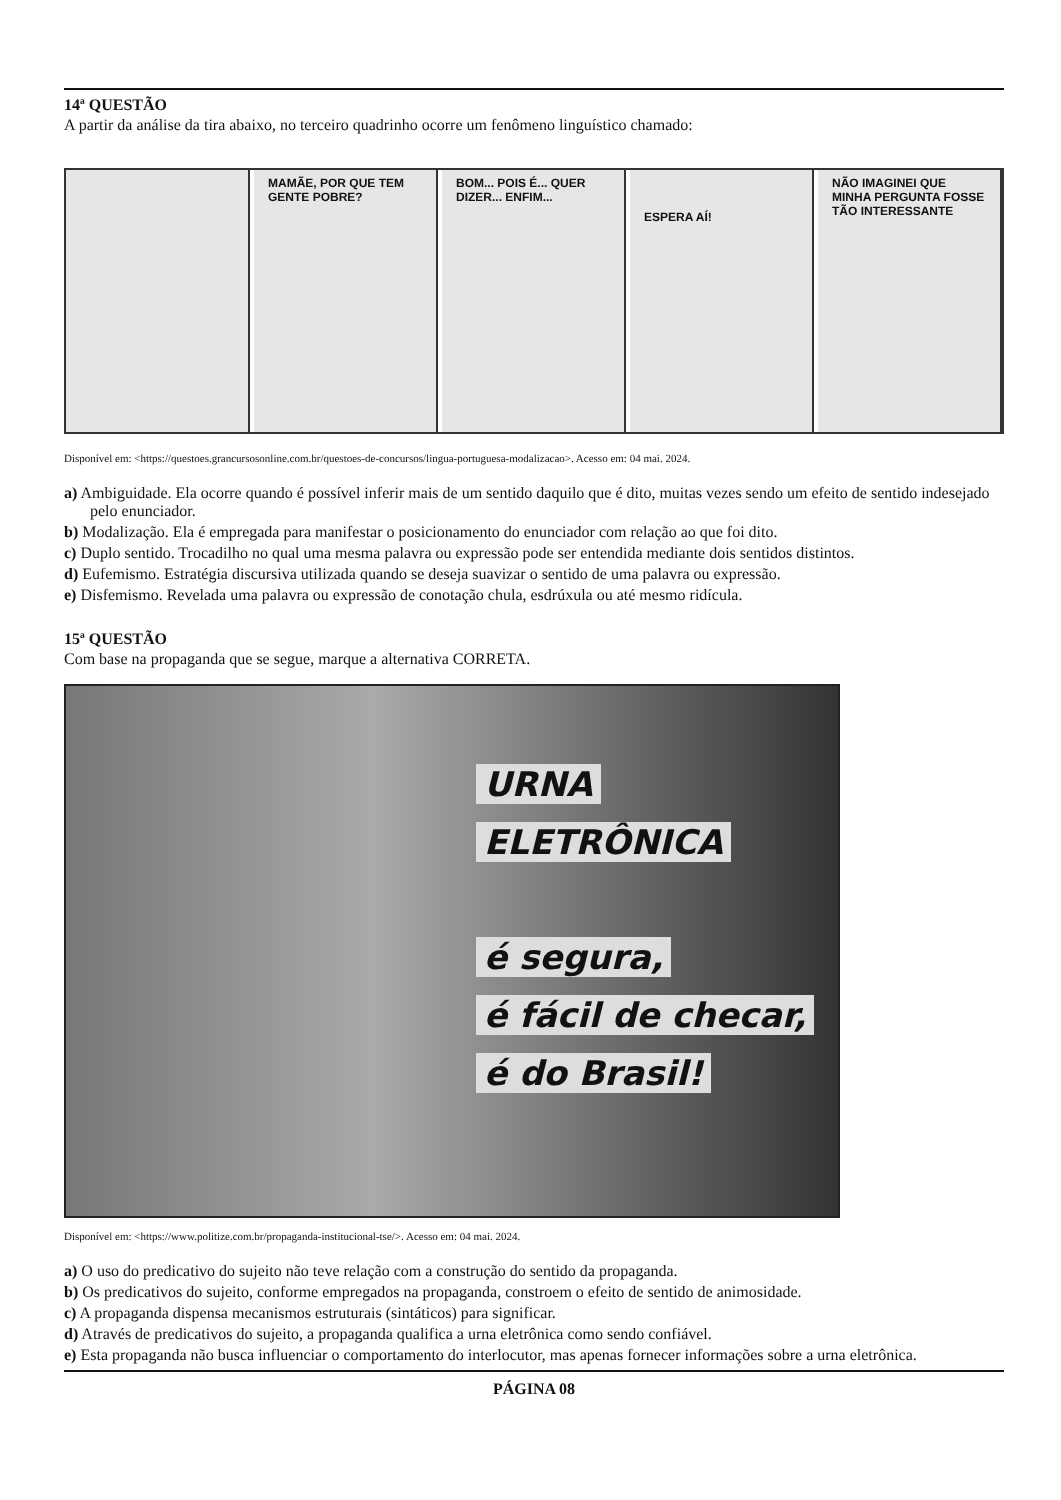14ª QUESTÃO
A partir da análise da tira abaixo, no terceiro quadrinho ocorre um fenômeno linguístico chamado:
MAMÃE, POR QUE TEM GENTE POBRE?
BOM... POIS É... QUER DIZER... ENFIM...
ESPERA AÍ!
NÃO IMAGINEI QUE MINHA PERGUNTA FOSSE TÃO INTERESSANTE
Disponível em: <https://questoes.grancursosonline.com.br/questoes-de-concursos/lingua-portuguesa-modalizacao>. Acesso em: 04 mai. 2024.
a) Ambiguidade. Ela ocorre quando é possível inferir mais de um sentido daquilo que é dito, muitas vezes sendo um efeito de sentido indesejado pelo enunciador.
b) Modalização. Ela é empregada para manifestar o posicionamento do enunciador com relação ao que foi dito.
c) Duplo sentido. Trocadilho no qual uma mesma palavra ou expressão pode ser entendida mediante dois sentidos distintos.
d) Eufemismo. Estratégia discursiva utilizada quando se deseja suavizar o sentido de uma palavra ou expressão.
e) Disfemismo. Revelada uma palavra ou expressão de conotação chula, esdrúxula ou até mesmo ridícula.
15ª QUESTÃO
Com base na propaganda que se segue, marque a alternativa CORRETA.
URNA
ELETRÔNICA
é segura,
é fácil de checar,
é do Brasil!
Disponível em: <https://www.politize.com.br/propaganda-institucional-tse/>. Acesso em: 04 mai. 2024.
a) O uso do predicativo do sujeito não teve relação com a construção do sentido da propaganda.
b) Os predicativos do sujeito, conforme empregados na propaganda, constroem o efeito de sentido de animosidade.
c) A propaganda dispensa mecanismos estruturais (sintáticos) para significar.
d) Através de predicativos do sujeito, a propaganda qualifica a urna eletrônica como sendo confiável.
e) Esta propaganda não busca influenciar o comportamento do interlocutor, mas apenas fornecer informações sobre a urna eletrônica.
PÁGINA 08